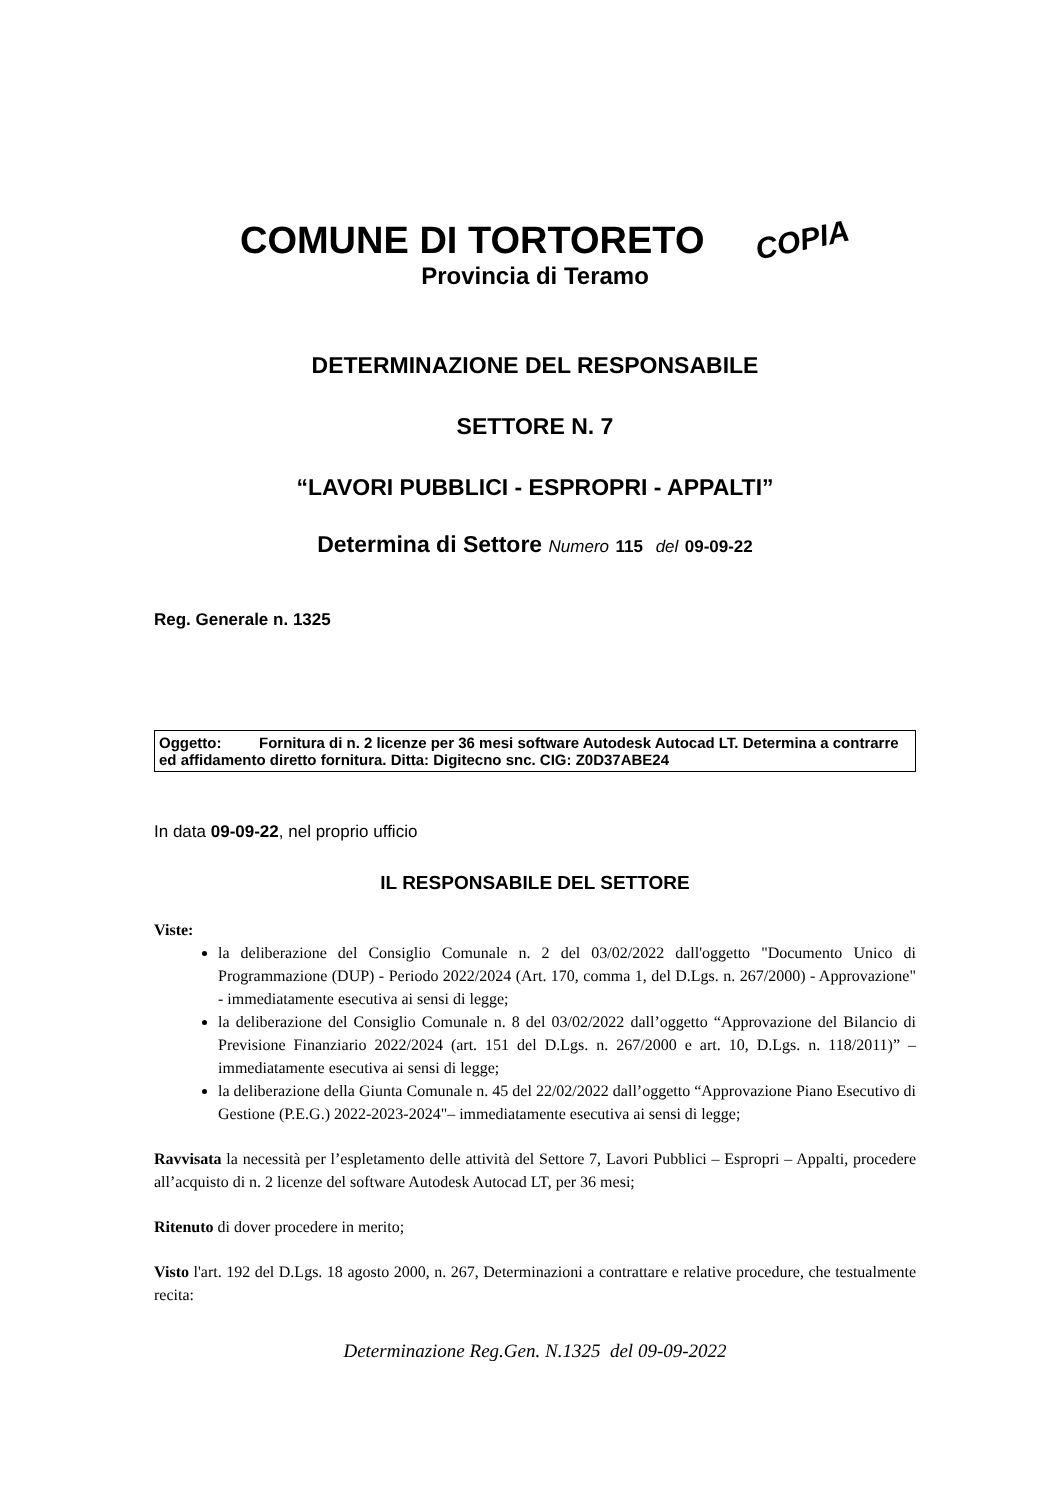COMUNE DI TORTORETO COPIA
Provincia di Teramo
DETERMINAZIONE DEL RESPONSABILE
SETTORE N. 7
“LAVORI PUBBLICI - ESPROPRI - APPALTI”
Determina di Settore Numero 115 del 09-09-22
Reg. Generale n. 1325
Oggetto: Fornitura di n. 2 licenze per 36 mesi software Autodesk Autocad LT. Determina a contrarre ed affidamento diretto fornitura. Ditta: Digitecno snc. CIG: Z0D37ABE24
In data 09-09-22, nel proprio ufficio
IL RESPONSABILE DEL SETTORE
Viste:
la deliberazione del Consiglio Comunale n. 2 del 03/02/2022 dall'oggetto "Documento Unico di Programmazione (DUP) - Periodo 2022/2024 (Art. 170, comma 1, del D.Lgs. n. 267/2000) - Approvazione" - immediatamente esecutiva ai sensi di legge;
la deliberazione del Consiglio Comunale n. 8 del 03/02/2022 dall’oggetto “Approvazione del Bilancio di Previsione Finanziario 2022/2024 (art. 151 del D.Lgs. n. 267/2000 e art. 10, D.Lgs. n. 118/2011)” – immediatamente esecutiva ai sensi di legge;
la deliberazione della Giunta Comunale n. 45 del 22/02/2022 dall’oggetto “Approvazione Piano Esecutivo di Gestione (P.E.G.) 2022-2023-2024"– immediatamente esecutiva ai sensi di legge;
Ravvisata la necessità per l’espletamento delle attività del Settore 7, Lavori Pubblici – Espropri – Appalti, procedere all’acquisto di n. 2 licenze del software Autodesk Autocad LT, per 36 mesi;
Ritenuto di dover procedere in merito;
Visto l'art. 192 del D.Lgs. 18 agosto 2000, n. 267, Determinazioni a contrattare e relative procedure, che testualmente recita:
Determinazione Reg.Gen. N.1325 del 09-09-2022